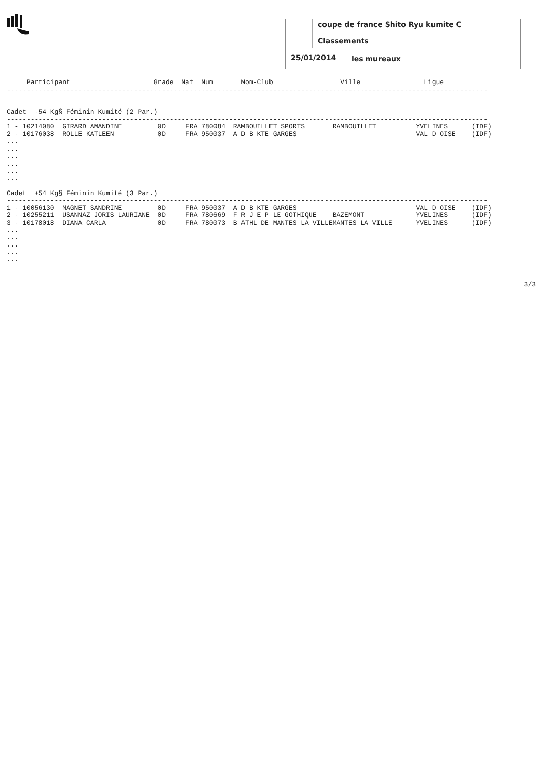coupe de france Shito Ryu kumite C
Classements
25/01/2014
les mureaux
     Participant                     Grade  Nat  Num       Nom-Club                 Ville                Ligue
-------------------------------------------------------------------------------------------------------------------------


Cadet  -54 Kg§ Féminin Kumité (2 Par.)
-------------------------------------------------------------------------------------------------------------------------
1 - 10214080  GIRARD AMANDINE         0D     FRA 780084  RAMBOUILLET SPORTS       RAMBOUILLET          YVELINES      (IDF)
2 - 10176038  ROLLE KATLEEN           0D     FRA 950037  A D B KTE GARGES                              VAL D OISE    (IDF)
...
...
...
...
...
...

Cadet  +54 Kg§ Féminin Kumité (3 Par.)
-------------------------------------------------------------------------------------------------------------------------
1 - 10056130  MAGNET SANDRINE         0D     FRA 950037  A D B KTE GARGES                              VAL D OISE    (IDF)
2 - 10255211  USANNAZ JORIS LAURIANE  0D     FRA 780669  F R J E P LE GOTHIQUE    BAZEMONT             YVELINES      (IDF)
3 - 10178018  DIANA CARLA             0D     FRA 780073  B ATHL DE MANTES LA VILLEMANTES LA VILLE      YVELINES      (IDF)
...
...
...
...
...
3/3